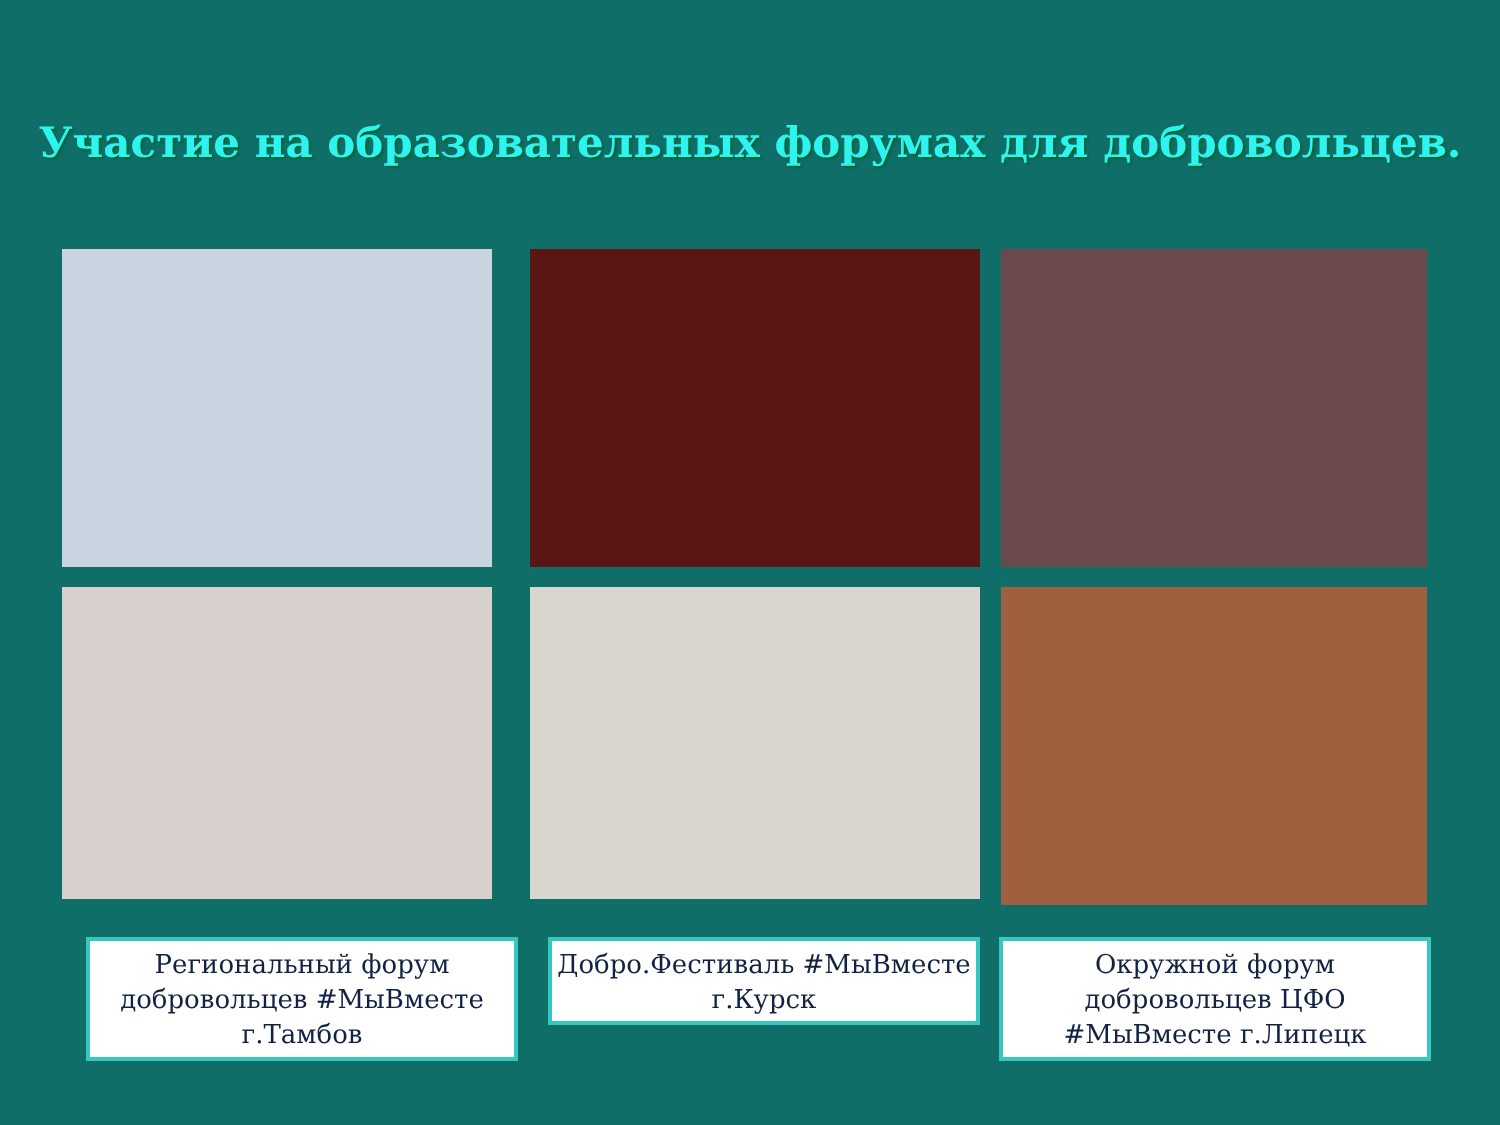Участие на образовательных форумах для добровольцев.
Региональный форум добровольцев #МыВместе г.Тамбов
Добро.Фестиваль #МыВместе г.Курск
Окружной форум добровольцев ЦФО #МыВместе г.Липецк